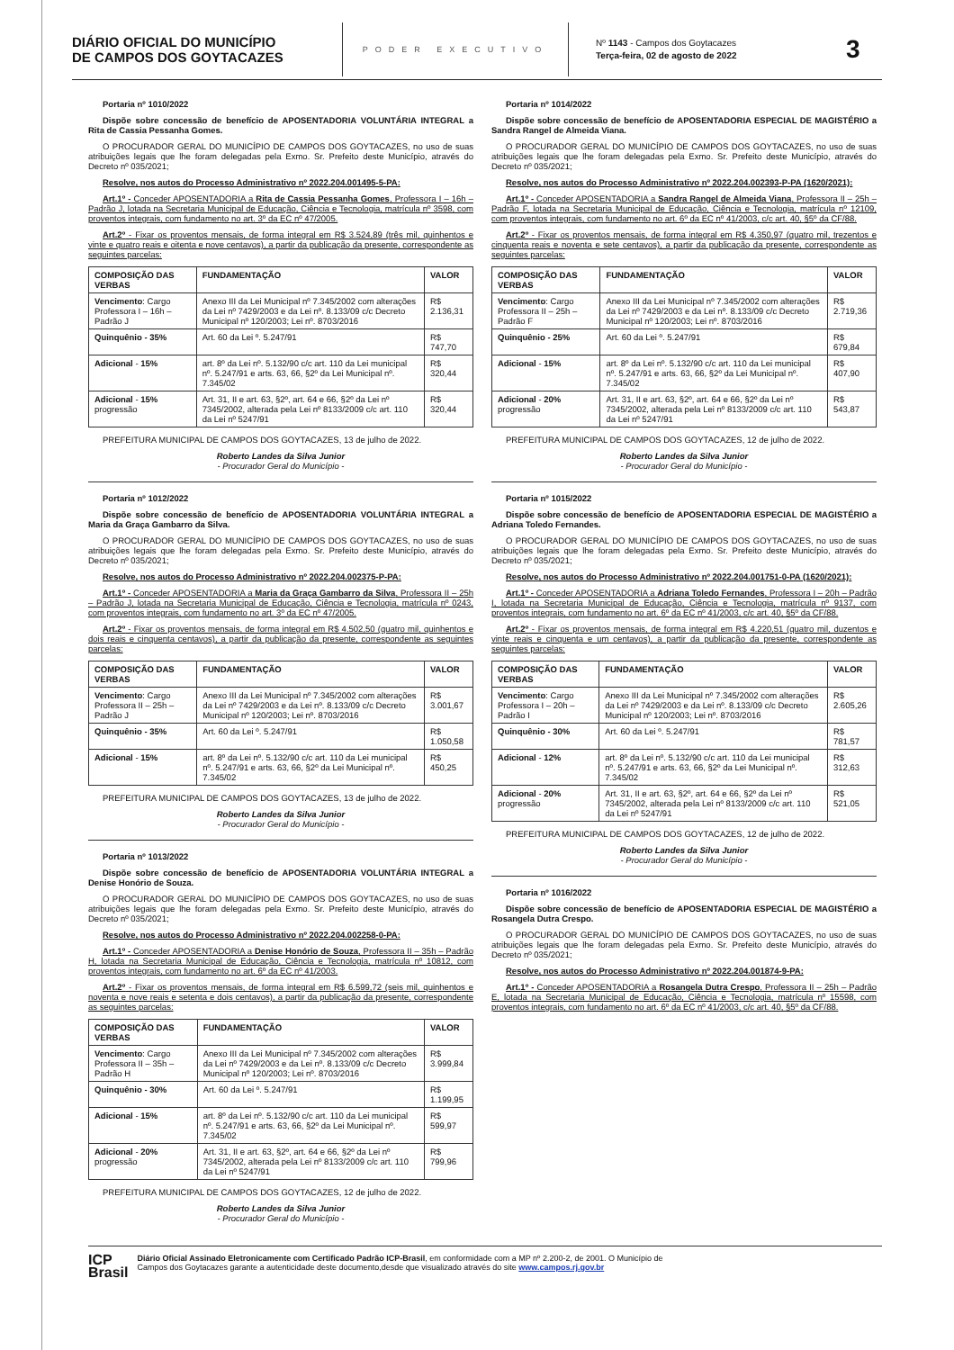DIÁRIO OFICIAL DO MUNICÍPIO
DE CAMPOS DOS GOYTACAZES
PODER EXECUTIVO
Nº 1143 - Campos dos Goytacazes
Terça-feira, 02 de agosto de 2022
3
Portaria nº 1010/2022
Dispõe sobre concessão de benefício de APOSENTADORIA VOLUNTÁRIA INTEGRAL a Rita de Cassia Pessanha Gomes.
O PROCURADOR GERAL DO MUNICÍPIO DE CAMPOS DOS GOYTACAZES, no uso de suas atribuições legais que lhe foram delegadas pela Exmo. Sr. Prefeito deste Município, através do Decreto nº 035/2021;
Resolve, nos autos do Processo Administrativo nº 2022.204.001495-5-PA:
Art.1º - Conceder APOSENTADORIA a Rita de Cassia Pessanha Gomes, Professora I – 16h – Padrão J, lotada na Secretaria Municipal de Educação, Ciência e Tecnologia, matrícula nº 3598, com proventos integrais, com fundamento no art. 3º da EC nº 47/2005.
Art.2º - Fixar os proventos mensais, de forma integral em R$ 3.524,89 (três mil, quinhentos e vinte e quatro reais e oitenta e nove centavos), a partir da publicação da presente, correspondente as seguintes parcelas:
| COMPOSIÇÃO DAS VERBAS | FUNDAMENTAÇÃO | VALOR |
| Vencimento : Cargo Professora I – 16h – Padrão J | Anexo III da Lei Municipal nº 7.345/2002 com alterações da Lei nº 7429/2003 e da Lei nº. 8.133/09 c/c Decreto Municipal nº 120/2003; Lei nº. 8703/2016 | R$ 2.136,31 |
| Quinquênio - 35% | Art. 60 da Lei º. 5.247/91 | R$ 747,70 |
| Adicional - 15% | art. 8º da Lei nº. 5.132/90 c/c art. 110 da Lei municipal nº. 5.247/91 e arts. 63, 66, §2º da Lei Municipal nº. 7.345/02 | R$ 320,44 |
| Adicional - 15% progressão | Art. 31, II e art. 63, §2º, art. 64 e 66, §2º da Lei nº 7345/2002, alterada pela Lei nº 8133/2009 c/c art. 110 da Lei nº 5247/91 | R$ 320,44 |
PREFEITURA MUNICIPAL DE CAMPOS DOS GOYTACAZES, 13 de julho de 2022.
Roberto Landes da Silva Junior
- Procurador Geral do Município -
Portaria nº 1012/2022
Dispõe sobre concessão de benefício de APOSENTADORIA VOLUNTÁRIA INTEGRAL a Maria da Graça Gambarro da Silva.
O PROCURADOR GERAL DO MUNICÍPIO DE CAMPOS DOS GOYTACAZES, no uso de suas atribuições legais que lhe foram delegadas pela Exmo. Sr. Prefeito deste Município, através do Decreto nº 035/2021;
Resolve, nos autos do Processo Administrativo nº 2022.204.002375-P-PA:
Art.1º - Conceder APOSENTADORIA a Maria da Graça Gambarro da Silva, Professora II – 25h – Padrão J, lotada na Secretaria Municipal de Educação, Ciência e Tecnologia, matrícula nº 0243, com proventos integrais, com fundamento no art. 3º da EC nº 47/2005.
Art.2º - Fixar os proventos mensais, de forma integral em R$ 4.502,50 (quatro mil, quinhentos e dois reais e cinquenta centavos), a partir da publicação da presente, correspondente as seguintes parcelas:
| COMPOSIÇÃO DAS VERBAS | FUNDAMENTAÇÃO | VALOR |
| Vencimento : Cargo Professora II – 25h – Padrão J | Anexo III da Lei Municipal nº 7.345/2002 com alterações da Lei nº 7429/2003 e da Lei nº. 8.133/09 c/c Decreto Municipal nº 120/2003; Lei nº. 8703/2016 | R$ 3.001,67 |
| Quinquênio - 35% | Art. 60 da Lei º. 5.247/91 | R$ 1.050,58 |
| Adicional - 15% | art. 8º da Lei nº. 5.132/90 c/c art. 110 da Lei municipal nº. 5.247/91 e arts. 63, 66, §2º da Lei Municipal nº. 7.345/02 | R$ 450,25 |
PREFEITURA MUNICIPAL DE CAMPOS DOS GOYTACAZES, 13 de julho de 2022.
Roberto Landes da Silva Junior
- Procurador Geral do Município -
Portaria nº 1013/2022
Dispõe sobre concessão de benefício de APOSENTADORIA VOLUNTÁRIA INTEGRAL a Denise Honório de Souza.
O PROCURADOR GERAL DO MUNICÍPIO DE CAMPOS DOS GOYTACAZES, no uso de suas atribuições legais que lhe foram delegadas pela Exmo. Sr. Prefeito deste Município, através do Decreto nº 035/2021;
Resolve, nos autos do Processo Administrativo nº 2022.204.002258-0-PA:
Art.1º - Conceder APOSENTADORIA a Denise Honório de Souza, Professora II – 35h – Padrão H, lotada na Secretaria Municipal de Educação, Ciência e Tecnologia, matrícula nº 10812, com proventos integrais, com fundamento no art. 6º da EC nº 41/2003.
Art.2º - Fixar os proventos mensais, de forma integral em R$ 6.599,72 (seis mil, quinhentos e noventa e nove reais e setenta e dois centavos), a partir da publicação da presente, correspondente as seguintes parcelas:
| COMPOSIÇÃO DAS VERBAS | FUNDAMENTAÇÃO | VALOR |
| Vencimento : Cargo Professora II – 35h – Padrão H | Anexo III da Lei Municipal nº 7.345/2002 com alterações da Lei nº 7429/2003 e da Lei nº. 8.133/09 c/c Decreto Municipal nº 120/2003; Lei nº. 8703/2016 | R$ 3.999,84 |
| Quinquênio - 30% | Art. 60 da Lei º. 5.247/91 | R$ 1.199,95 |
| Adicional - 15% | art. 8º da Lei nº. 5.132/90 c/c art. 110 da Lei municipal nº. 5.247/91 e arts. 63, 66, §2º da Lei Municipal nº. 7.345/02 | R$ 599,97 |
| Adicional - 20% progressão | Art. 31, II e art. 63, §2º, art. 64 e 66, §2º da Lei nº 7345/2002, alterada pela Lei nº 8133/2009 c/c art. 110 da Lei nº 5247/91 | R$ 799,96 |
PREFEITURA MUNICIPAL DE CAMPOS DOS GOYTACAZES, 12 de julho de 2022.
Roberto Landes da Silva Junior
- Procurador Geral do Município -
Portaria nº 1014/2022
Dispõe sobre concessão de benefício de APOSENTADORIA ESPECIAL DE MAGISTÉRIO a Sandra Rangel de Almeida Viana.
O PROCURADOR GERAL DO MUNICÍPIO DE CAMPOS DOS GOYTACAZES, no uso de suas atribuições legais que lhe foram delegadas pela Exmo. Sr. Prefeito deste Município, através do Decreto nº 035/2021;
Resolve, nos autos do Processo Administrativo nº 2022.204.002393-P-PA (1620/2021):
Art.1º - Conceder APOSENTADORIA a Sandra Rangel de Almeida Viana, Professora II – 25h – Padrão F, lotada na Secretaria Municipal de Educação, Ciência e Tecnologia, matrícula nº 12109, com proventos integrais, com fundamento no art. 6º da EC nº 41/2003, c/c art. 40, §5º da CF/88.
Art.2º - Fixar os proventos mensais, de forma integral em R$ 4.350,97 (quatro mil, trezentos e cinquenta reais e noventa e sete centavos), a partir da publicação da presente, correspondente as seguintes parcelas:
| COMPOSIÇÃO DAS VERBAS | FUNDAMENTAÇÃO | VALOR |
| Vencimento : Cargo Professora II – 25h – Padrão F | Anexo III da Lei Municipal nº 7.345/2002 com alterações da Lei nº 7429/2003 e da Lei nº. 8.133/09 c/c Decreto Municipal nº 120/2003; Lei nº. 8703/2016 | R$ 2.719,36 |
| Quinquênio - 25% | Art. 60 da Lei º. 5.247/91 | R$ 679,84 |
| Adicional - 15% | art. 8º da Lei nº. 5.132/90 c/c art. 110 da Lei municipal nº. 5.247/91 e arts. 63, 66, §2º da Lei Municipal nº. 7.345/02 | R$ 407,90 |
| Adicional - 20% progressão | Art. 31, II e art. 63, §2º, art. 64 e 66, §2º da Lei nº 7345/2002, alterada pela Lei nº 8133/2009 c/c art. 110 da Lei nº 5247/91 | R$ 543,87 |
PREFEITURA MUNICIPAL DE CAMPOS DOS GOYTACAZES, 12 de julho de 2022.
Roberto Landes da Silva Junior
- Procurador Geral do Município -
Portaria nº 1015/2022
Dispõe sobre concessão de benefício de APOSENTADORIA ESPECIAL DE MAGISTÉRIO a Adriana Toledo Fernandes.
O PROCURADOR GERAL DO MUNICÍPIO DE CAMPOS DOS GOYTACAZES, no uso de suas atribuições legais que lhe foram delegadas pela Exmo. Sr. Prefeito deste Município, através do Decreto nº 035/2021;
Resolve, nos autos do Processo Administrativo nº 2022.204.001751-0-PA (1620/2021):
Art.1º - Conceder APOSENTADORIA a Adriana Toledo Fernandes, Professora I – 20h – Padrão I, lotada na Secretaria Municipal de Educação, Ciência e Tecnologia, matrícula nº 9137, com proventos integrais, com fundamento no art. 6º da EC nº 41/2003, c/c art. 40, §5º da CF/88.
Art.2º - Fixar os proventos mensais, de forma integral em R$ 4.220,51 (quatro mil, duzentos e vinte reais e cinquenta e um centavos), a partir da publicação da presente, correspondente as seguintes parcelas:
| COMPOSIÇÃO DAS VERBAS | FUNDAMENTAÇÃO | VALOR |
| Vencimento : Cargo Professora I – 20h – Padrão I | Anexo III da Lei Municipal nº 7.345/2002 com alterações da Lei nº 7429/2003 e da Lei nº. 8.133/09 c/c Decreto Municipal nº 120/2003; Lei nº. 8703/2016 | R$ 2.605,26 |
| Quinquênio - 30% | Art. 60 da Lei º. 5.247/91 | R$ 781,57 |
| Adicional - 12% | art. 8º da Lei nº. 5.132/90 c/c art. 110 da Lei municipal nº. 5.247/91 e arts. 63, 66, §2º da Lei Municipal nº. 7.345/02 | R$ 312,63 |
| Adicional - 20% progressão | Art. 31, II e art. 63, §2º, art. 64 e 66, §2º da Lei nº 7345/2002, alterada pela Lei nº 8133/2009 c/c art. 110 da Lei nº 5247/91 | R$ 521,05 |
PREFEITURA MUNICIPAL DE CAMPOS DOS GOYTACAZES, 12 de julho de 2022.
Roberto Landes da Silva Junior
- Procurador Geral do Município -
Portaria nº 1016/2022
Dispõe sobre concessão de benefício de APOSENTADORIA ESPECIAL DE MAGISTÉRIO a Rosangela Dutra Crespo.
O PROCURADOR GERAL DO MUNICÍPIO DE CAMPOS DOS GOYTACAZES, no uso de suas atribuições legais que lhe foram delegadas pela Exmo. Sr. Prefeito deste Município, através do Decreto nº 035/2021;
Resolve, nos autos do Processo Administrativo nº 2022.204.001874-9-PA:
Art.1º - Conceder APOSENTADORIA a Rosangela Dutra Crespo, Professora II – 25h – Padrão E, lotada na Secretaria Municipal de Educação, Ciência e Tecnologia, matrícula nº 15598, com proventos integrais, com fundamento no art. 6º da EC nº 41/2003, c/c art. 40, §5º da CF/88.
ICP
Brasil
Diário Oficial Assinado Eletronicamente com Certificado Padrão ICP-Brasil, em conformidade com a MP nº 2.200-2, de 2001. O Município de
Campos dos Goytacazes garante a autenticidade deste documento,desde que visualizado através do site www.campos.rj.gov.br